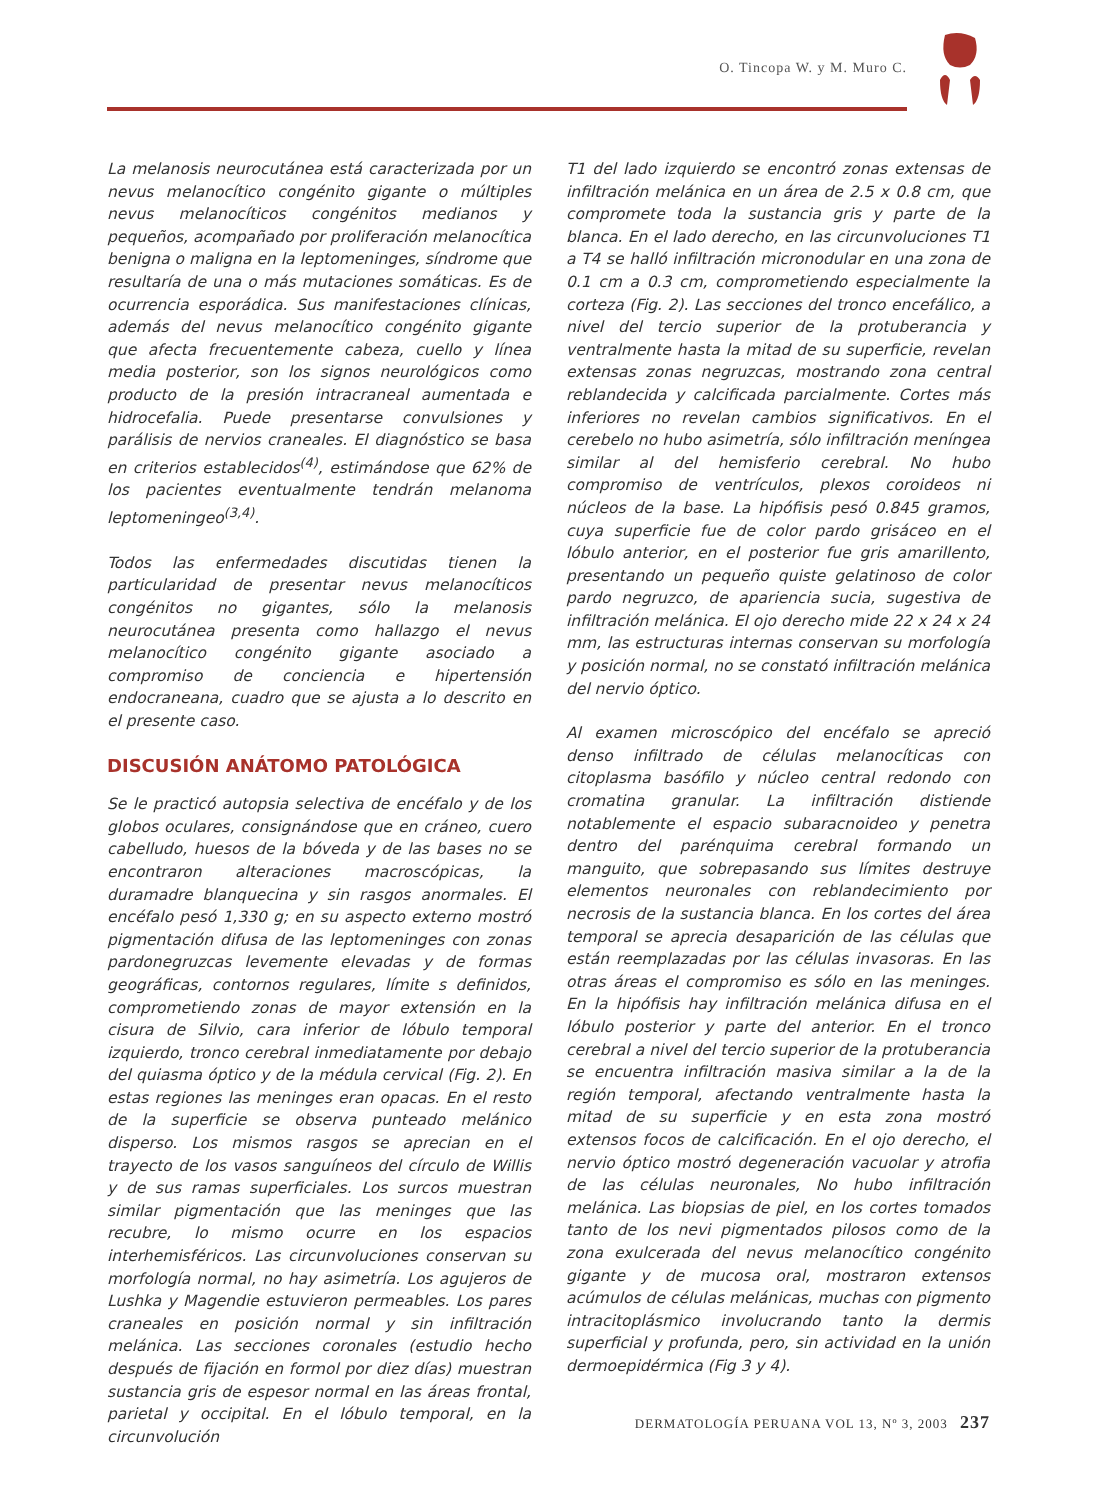O. Tincopa W. y M. Muro C.
La melanosis neurocutánea está caracterizada por un nevus melanocítico congénito gigante o múltiples nevus melanocíticos congénitos medianos y pequeños, acompañado por proliferación melanocítica benigna o maligna en la leptomeninges, síndrome que resultaría de una o más mutaciones somáticas. Es de ocurrencia esporádica. Sus manifestaciones clínicas, además del nevus melanocítico congénito gigante que afecta frecuentemente cabeza, cuello y línea media posterior, son los signos neurológicos como producto de la presión intracraneal aumentada e hidrocefalia. Puede presentarse convulsiones y parálisis de nervios craneales. El diagnóstico se basa en criterios establecidos<sup>(4)</sup>, estimándose que 62% de los pacientes eventualmente tendrán melanoma leptomeningeo<sup>(3,4)</sup>.
Todos las enfermedades discutidas tienen la particularidad de presentar nevus melanocíticos congénitos no gigantes, sólo la melanosis neurocutánea presenta como hallazgo el nevus melanocítico congénito gigante asociado a compromiso de conciencia e hipertensión endocraneana, cuadro que se ajusta a lo descrito en el presente caso.
DISCUSIÓN ANÁTOMO PATOLÓGICA
Se le practicó autopsia selectiva de encéfalo y de los globos oculares, consignándose que en cráneo, cuero cabelludo, huesos de la bóveda y de las bases no se encontraron alteraciones macroscópicas, la duramadre blanquecina y sin rasgos anormales. El encéfalo pesó 1,330 g; en su aspecto externo mostró pigmentación difusa de las leptomeninges con zonas pardonegruzcas levemente elevadas y de formas geográficas, contornos regulares, límite s definidos, comprometiendo zonas de mayor extensión en la cisura de Silvio, cara inferior de lóbulo temporal izquierdo, tronco cerebral inmediatamente por debajo del quiasma óptico y de la médula cervical (Fig. 2). En estas regiones las meninges eran opacas. En el resto de la superficie se observa punteado melánico disperso. Los mismos rasgos se aprecian en el trayecto de los vasos sanguíneos del círculo de Willis y de sus ramas superficiales. Los surcos muestran similar pigmentación que las meninges que las recubre, lo mismo ocurre en los espacios interhemisféricos. Las circunvoluciones conservan su morfología normal, no hay asimetría. Los agujeros de Lushka y Magendie estuvieron permeables. Los pares craneales en posición normal y sin infiltración melánica. Las secciones coronales (estudio hecho después de fijación en formol por diez días) muestran sustancia gris de espesor normal en las áreas frontal, parietal y occipital. En el lóbulo temporal, en la circunvolución
T1 del lado izquierdo se encontró zonas extensas de infiltración melánica en un área de 2.5 x 0.8 cm, que compromete toda la sustancia gris y parte de la blanca. En el lado derecho, en las circunvoluciones T1 a T4 se halló infiltración micronodular en una zona de 0.1 cm a 0.3 cm, comprometiendo especialmente la corteza (Fig. 2). Las secciones del tronco encefálico, a nivel del tercio superior de la protuberancia y ventralmente hasta la mitad de su superficie, revelan extensas zonas negruzcas, mostrando zona central reblandecida y calcificada parcialmente. Cortes más inferiores no revelan cambios significativos. En el cerebelo no hubo asimetría, sólo infiltración meníngea similar al del hemisferio cerebral. No hubo compromiso de ventrículos, plexos coroideos ni núcleos de la base. La hipófisis pesó 0.845 gramos, cuya superficie fue de color pardo grisáceo en el lóbulo anterior, en el posterior fue gris amarillento, presentando un pequeño quiste gelatinoso de color pardo negruzco, de apariencia sucia, sugestiva de infiltración melánica. El ojo derecho mide 22 x 24 x 24 mm, las estructuras internas conservan su morfología y posición normal, no se constató infiltración melánica del nervio óptico.
Al examen microscópico del encéfalo se apreció denso infiltrado de células melanocíticas con citoplasma basófilo y núcleo central redondo con cromatina granular. La infiltración distiende notablemente el espacio subaracnoideo y penetra dentro del parénquima cerebral formando un manguito, que sobrepasando sus límites destruye elementos neuronales con reblandecimiento por necrosis de la sustancia blanca. En los cortes del área temporal se aprecia desaparición de las células que están reemplazadas por las células invasoras. En las otras áreas el compromiso es sólo en las meninges. En la hipófisis hay infiltración melánica difusa en el lóbulo posterior y parte del anterior. En el tronco cerebral a nivel del tercio superior de la protuberancia se encuentra infiltración masiva similar a la de la región temporal, afectando ventralmente hasta la mitad de su superficie y en esta zona mostró extensos focos de calcificación. En el ojo derecho, el nervio óptico mostró degeneración vacuolar y atrofia de las células neuronales, No hubo infiltración melánica. Las biopsias de piel, en los cortes tomados tanto de los nevi pigmentados pilosos como de la zona exulcerada del nevus melanocítico congénito gigante y de mucosa oral, mostraron extensos acúmulos de células melánicas, muchas con pigmento intracitoplásmico involucrando tanto la dermis superficial y profunda, pero, sin actividad en la unión dermoepidérmica (Fig 3 y 4).
DERMATOLOGÍA PERUANA VOL 13, Nº 3, 2003 237